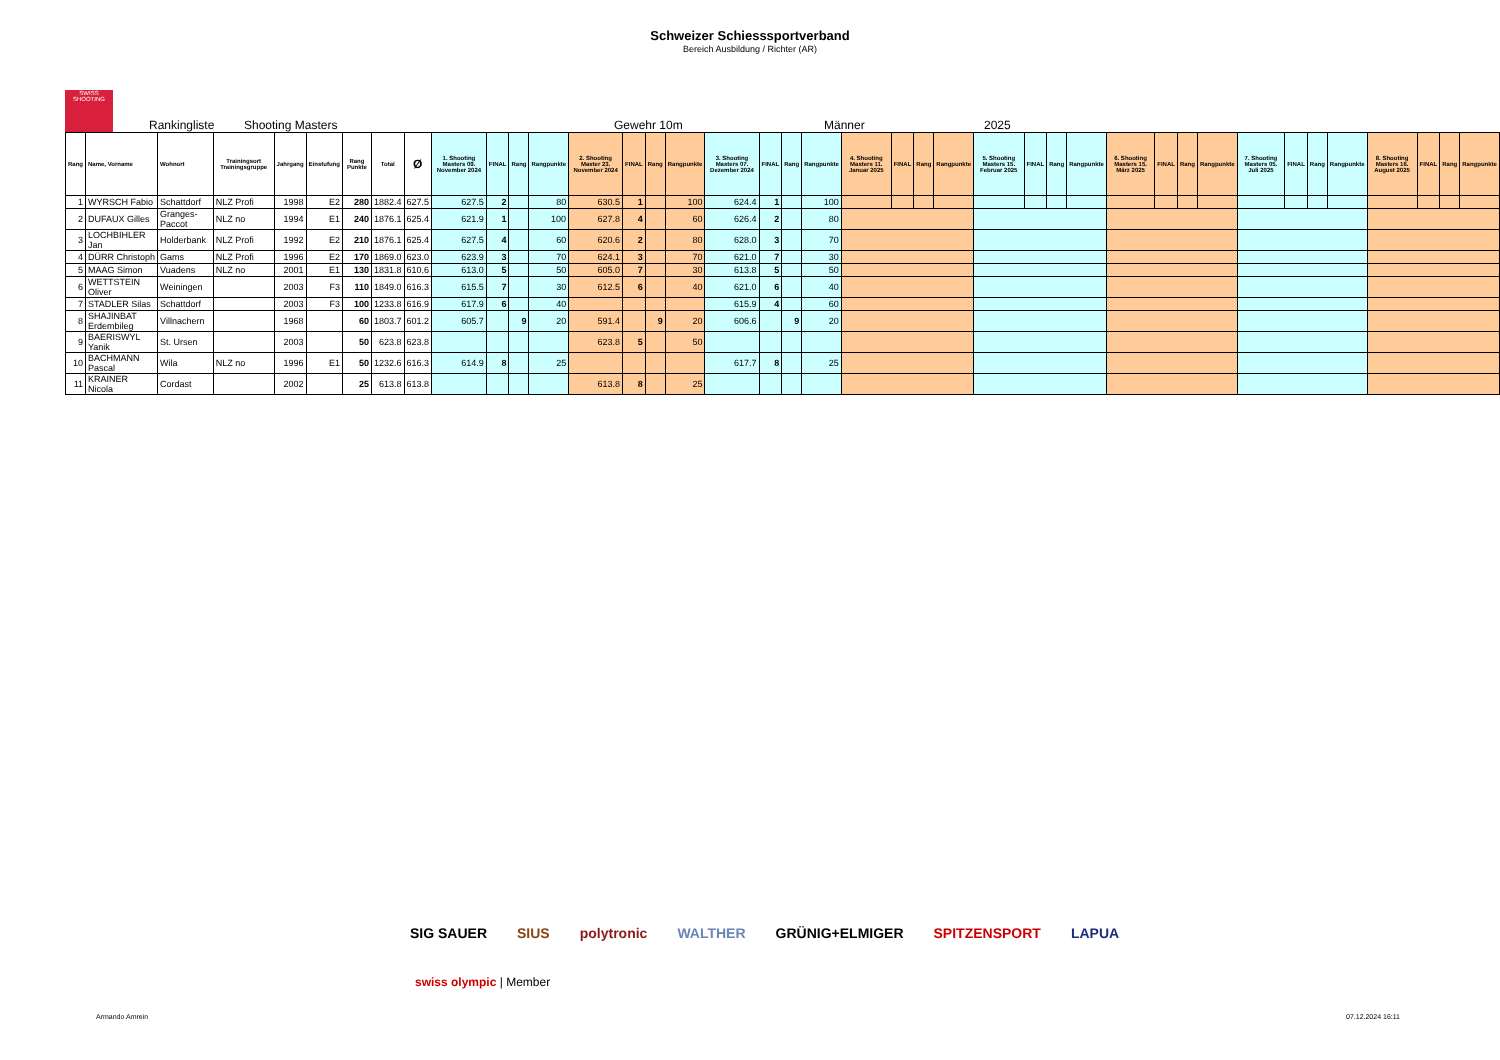Schweizer Schiesssportverband
Bereich Ausbildung / Richter (AR)
SWISS SHOOTING
Rankingliste Shooting Masters Gewehr 10m Männer 2025
| Rang | Name, Vorname | Wohnort | Trainingsort Trainingsgruppe | Jahrgang | Einstufung | Rang Punkte | Total | Ø | 1. Shooting Masters 09. November 2024 | FINAL | Rang | Rangpunkte | 2. Shooting Master 23. November 2024 | FINAL | Rang | Rangpunkte | 3. Shooting Masters 07. Dezember 2024 | FINAL | Rang | Rangpunkte | 4. Shooting Masters 11. Januar 2025 | FINAL | Rang | Rangpunkte | 5. Shooting Masters 15. Februar 2025 | FINAL | Rang | Rangpunkte | 6. Shooting Masters 15. März 2025 | FINAL | Rang | Rangpunkte | 7. Shooting Masters 05. Juli 2025 | FINAL | Rang | Rangpunkte | 8. Shooting Masters 16. August 2025 | FINAL | Rang | Rangpunkte |
| --- | --- | --- | --- | --- | --- | --- | --- | --- | --- | --- | --- | --- | --- | --- | --- | --- | --- | --- | --- | --- | --- | --- | --- | --- | --- | --- | --- | --- | --- | --- | --- | --- | --- | --- | --- | --- | --- | --- | --- | --- |
| 1 | WYRSCH Fabio | Schattdorf | NLZ Profi | 1998 | E2 | 280 | 1882.4 | 627.5 | 627.5 | 2 | | 80 | 630.5 | 1 | | 100 | 624.4 | 1 | | 100 | | | | | | | | | | | | | | | | | | | | |
| 2 | DUFAUX Gilles | Granges-Paccot | NLZ no | 1994 | E1 | 240 | 1876.1 | 625.4 | 621.9 | 1 | | 100 | 627.8 | 4 | | 60 | 626.4 | 2 | | 80 | | | | | | | | | | | | | | | | | | | | |
| 3 | LOCHBIHLER Jan | Holderbank | NLZ Profi | 1992 | E2 | 210 | 1876.1 | 625.4 | 627.5 | 4 | | 60 | 620.6 | 2 | | 80 | 628.0 | 3 | | 70 | | | | | | | | | | | | | | | | | | | | |
| 4 | DÜRR Christoph | Gams | NLZ Profi | 1996 | E2 | 170 | 1869.0 | 623.0 | 623.9 | 3 | | 70 | 624.1 | 3 | | 70 | 621.0 | 7 | | 30 | | | | | | | | | | | | | | | | | | | | |
| 5 | MAAG Simon | Vuadens | NLZ no | 2001 | E1 | 130 | 1831.8 | 610.6 | 613.0 | 5 | | 50 | 605.0 | 7 | | 30 | 613.8 | 5 | | 50 | | | | | | | | | | | | | | | | | | | | |
| 6 | WETTSTEIN Oliver | Weiningen | | 2003 | F3 | 110 | 1849.0 | 616.3 | 615.5 | 7 | | 30 | 612.5 | 6 | | 40 | 621.0 | 6 | | 40 | | | | | | | | | | | | | | | | | | | | |
| 7 | STADLER Silas | Schattdorf | | 2003 | F3 | 100 | 1233.8 | 616.9 | 617.9 | 6 | | 40 | | | | | 615.9 | 4 | | 60 | | | | | | | | | | | | | | | | | | | | |
| 8 | SHAJINBAT Erdembileg | Villnachern | | 1968 | | 60 | 1803.7 | 601.2 | 605.7 | | 9 | 20 | 591.4 | | 9 | 20 | 606.6 | | 9 | 20 | | | | | | | | | | | | | | | | | | | | |
| 9 | BAERISWYL Yanik | St. Ursen | | 2003 | | 50 | 623.8 | 623.8 | | | | | 623.8 | 5 | | 50 | | | | | | | | | | | | | | | | | | | | | | | | |
| 10 | BACHMANN Pascal | Wila | NLZ no | 1996 | E1 | 50 | 1232.6 | 616.3 | 614.9 | 8 | | 25 | | | | | 617.7 | 8 | | 25 | | | | | | | | | | | | | | | | | | | | |
| 11 | KRAINER Nicola | Cordast | | 2002 | | 25 | 613.8 | 613.8 | | | | | 613.8 | 8 | | 25 | | | | | | | | | | | | | | | | | | | | | | | | |
SIG SAUER SIUS polytronic WALTHER GRÜNIG+ELMIGER SPITZENSPORT LAPUA
swiss olympic | Member
Armando Amrein 07.12.2024 16:11